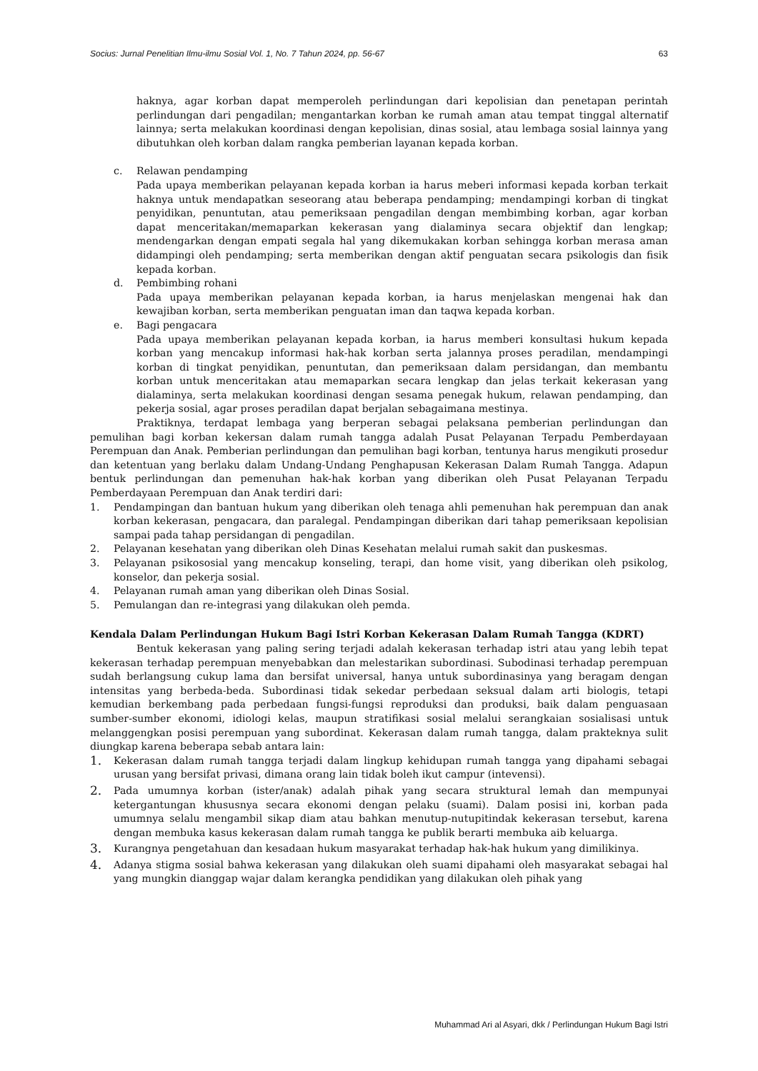Socius: Jurnal Penelitian Ilmu-ilmu Sosial Vol. 1, No. 7 Tahun 2024, pp. 56-67 63
haknya, agar korban dapat memperoleh perlindungan dari kepolisian dan penetapan perintah perlindungan dari pengadilan; mengantarkan korban ke rumah aman atau tempat tinggal alternatif lainnya; serta melakukan koordinasi dengan kepolisian, dinas sosial, atau lembaga sosial lainnya yang dibutuhkan oleh korban dalam rangka pemberian layanan kepada korban.
c. Relawan pendamping
Pada upaya memberikan pelayanan kepada korban ia harus meberi informasi kepada korban terkait haknya untuk mendapatkan seseorang atau beberapa pendamping; mendampingi korban di tingkat penyidikan, penuntutan, atau pemeriksaan pengadilan dengan membimbing korban, agar korban dapat menceritakan/memaparkan kekerasan yang dialaminya secara objektif dan lengkap; mendengarkan dengan empati segala hal yang dikemukakan korban sehingga korban merasa aman didampingi oleh pendamping; serta memberikan dengan aktif penguatan secara psikologis dan fisik kepada korban.
d. Pembimbing rohani
Pada upaya memberikan pelayanan kepada korban, ia harus menjelaskan mengenai hak dan kewajiban korban, serta memberikan penguatan iman dan taqwa kepada korban.
e. Bagi pengacara
Pada upaya memberikan pelayanan kepada korban, ia harus memberi konsultasi hukum kepada korban yang mencakup informasi hak-hak korban serta jalannya proses peradilan, mendampingi korban di tingkat penyidikan, penuntutan, dan pemeriksaan dalam persidangan, dan membantu korban untuk menceritakan atau memaparkan secara lengkap dan jelas terkait kekerasan yang dialaminya, serta melakukan koordinasi dengan sesama penegak hukum, relawan pendamping, dan pekerja sosial, agar proses peradilan dapat berjalan sebagaimana mestinya.
Praktiknya, terdapat lembaga yang berperan sebagai pelaksana pemberian perlindungan dan pemulihan bagi korban kekersan dalam rumah tangga adalah Pusat Pelayanan Terpadu Pemberdayaan Perempuan dan Anak. Pemberian perlindungan dan pemulihan bagi korban, tentunya harus mengikuti prosedur dan ketentuan yang berlaku dalam Undang-Undang Penghapusan Kekerasan Dalam Rumah Tangga. Adapun bentuk perlindungan dan pemenuhan hak-hak korban yang diberikan oleh Pusat Pelayanan Terpadu Pemberdayaan Perempuan dan Anak terdiri dari:
1. Pendampingan dan bantuan hukum yang diberikan oleh tenaga ahli pemenuhan hak perempuan dan anak korban kekerasan, pengacara, dan paralegal. Pendampingan diberikan dari tahap pemeriksaan kepolisian sampai pada tahap persidangan di pengadilan.
2. Pelayanan kesehatan yang diberikan oleh Dinas Kesehatan melalui rumah sakit dan puskesmas.
3. Pelayanan psikososial yang mencakup konseling, terapi, dan home visit, yang diberikan oleh psikolog, konselor, dan pekerja sosial.
4. Pelayanan rumah aman yang diberikan oleh Dinas Sosial.
5. Pemulangan dan re-integrasi yang dilakukan oleh pemda.
Kendala Dalam Perlindungan Hukum Bagi Istri Korban Kekerasan Dalam Rumah Tangga (KDRT)
Bentuk kekerasan yang paling sering terjadi adalah kekerasan terhadap istri atau yang lebih tepat kekerasan terhadap perempuan menyebabkan dan melestarikan subordinasi. Subodinasi terhadap perempuan sudah berlangsung cukup lama dan bersifat universal, hanya untuk subordinasinya yang beragam dengan intensitas yang berbeda-beda. Subordinasi tidak sekedar perbedaan seksual dalam arti biologis, tetapi kemudian berkembang pada perbedaan fungsi-fungsi reproduksi dan produksi, baik dalam penguasaan sumber-sumber ekonomi, idiologi kelas, maupun stratifikasi sosial melalui serangkaian sosialisasi untuk melanggengkan posisi perempuan yang subordinat. Kekerasan dalam rumah tangga, dalam prakteknya sulit diungkap karena beberapa sebab antara lain:
1.
Kekerasan dalam rumah tangga terjadi dalam lingkup kehidupan rumah tangga yang dipahami sebagai urusan yang bersifat privasi, dimana orang lain tidak boleh ikut campur (intevensi).
2.
Pada umumnya korban (ister/anak) adalah pihak yang secara struktural lemah dan mempunyai ketergantungan khususnya secara ekonomi dengan pelaku (suami). Dalam posisi ini, korban pada umumnya selalu mengambil sikap diam atau bahkan menutup-nutupitindak kekerasan tersebut, karena dengan membuka kasus kekerasan dalam rumah tangga ke publik berarti membuka aib keluarga.
3.
Kurangnya pengetahuan dan kesadaan hukum masyarakat terhadap hak-hak hukum yang dimilikinya.
4.
Adanya stigma sosial bahwa kekerasan yang dilakukan oleh suami dipahami oleh masyarakat sebagai hal yang mungkin dianggap wajar dalam kerangka pendidikan yang dilakukan oleh pihak yang
Muhammad Ari al Asyari, dkk / Perlindungan Hukum Bagi Istri